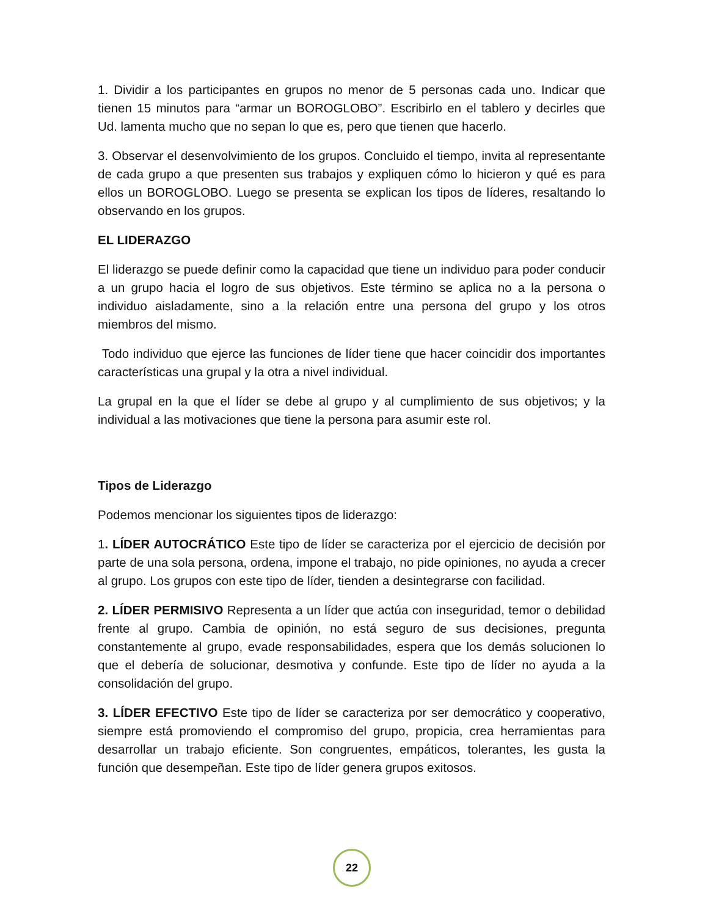1. Dividir a los participantes en grupos no menor de 5 personas cada uno. Indicar que tienen 15 minutos para “armar un BOROGLOBO”. Escribirlo en el tablero y decirles que Ud. lamenta mucho que no sepan lo que es, pero que tienen que hacerlo.
3. Observar el desenvolvimiento de los grupos. Concluido el tiempo, invita al representante de cada grupo a que presenten sus trabajos y expliquen cómo lo hicieron y qué es para ellos un BOROGLOBO. Luego se presenta se explican los tipos de líderes, resaltando lo observando en los grupos.
EL LIDERAZGO
El liderazgo se puede definir como la capacidad que tiene un individuo para poder conducir a un grupo hacia el logro de sus objetivos. Este término se aplica no a la persona o individuo aisladamente, sino a la relación entre una persona del grupo y los otros miembros del mismo.
Todo individuo que ejerce las funciones de líder tiene que hacer coincidir dos importantes características una grupal y la otra a nivel individual.
La grupal en la que el líder se debe al grupo y al cumplimiento de sus objetivos; y la individual a las motivaciones que tiene la persona para asumir este rol.
Tipos de Liderazgo
Podemos mencionar los siguientes tipos de liderazgo:
1. LÍDER AUTOCRÁTICO Este tipo de líder se caracteriza por el ejercicio de decisión por parte de una sola persona, ordena, impone el trabajo, no pide opiniones, no ayuda a crecer al grupo. Los grupos con este tipo de líder, tienden a desintegrarse con facilidad.
2. LÍDER PERMISIVO Representa a un líder que actúa con inseguridad, temor o debilidad frente al grupo. Cambia de opinión, no está seguro de sus decisiones, pregunta constantemente al grupo, evade responsabilidades, espera que los demás solucionen lo que el debería de solucionar, desmotiva y confunde. Este tipo de líder no ayuda a la consolidación del grupo.
3. LÍDER EFECTIVO Este tipo de líder se caracteriza por ser democrático y cooperativo, siempre está promoviendo el compromiso del grupo, propicia, crea herramientas para desarrollar un trabajo eficiente. Son congruentes, empáticos, tolerantes, les gusta la función que desempeñan. Este tipo de líder genera grupos exitosos.
22